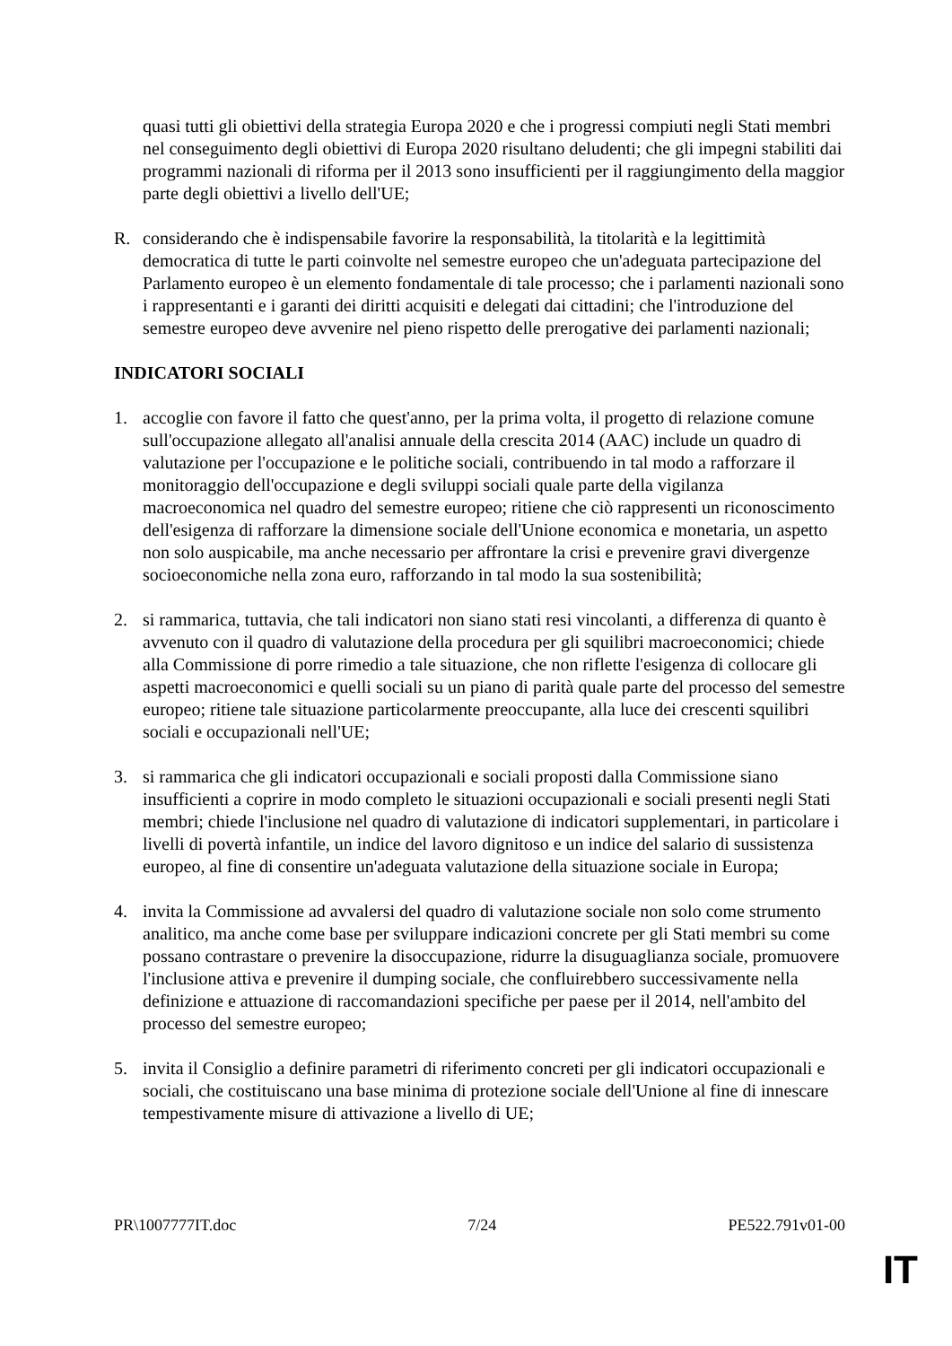quasi tutti gli obiettivi della strategia Europa 2020 e che i progressi compiuti negli Stati membri nel conseguimento degli obiettivi di Europa 2020 risultano deludenti; che gli impegni stabiliti dai programmi nazionali di riforma per il 2013 sono insufficienti per il raggiungimento della maggior parte degli obiettivi a livello dell'UE;
R. considerando che è indispensabile favorire la responsabilità, la titolarità e la legittimità democratica di tutte le parti coinvolte nel semestre europeo che un'adeguata partecipazione del Parlamento europeo è un elemento fondamentale di tale processo; che i parlamenti nazionali sono i rappresentanti e i garanti dei diritti acquisiti e delegati dai cittadini; che l'introduzione del semestre europeo deve avvenire nel pieno rispetto delle prerogative dei parlamenti nazionali;
INDICATORI SOCIALI
1. accoglie con favore il fatto che quest'anno, per la prima volta, il progetto di relazione comune sull'occupazione allegato all'analisi annuale della crescita 2014 (AAC) include un quadro di valutazione per l'occupazione e le politiche sociali, contribuendo in tal modo a rafforzare il monitoraggio dell'occupazione e degli sviluppi sociali quale parte della vigilanza macroeconomica nel quadro del semestre europeo; ritiene che ciò rappresenti un riconoscimento dell'esigenza di rafforzare la dimensione sociale dell'Unione economica e monetaria, un aspetto non solo auspicabile, ma anche necessario per affrontare la crisi e prevenire gravi divergenze socioeconomiche nella zona euro, rafforzando in tal modo la sua sostenibilità;
2. si rammarica, tuttavia, che tali indicatori non siano stati resi vincolanti, a differenza di quanto è avvenuto con il quadro di valutazione della procedura per gli squilibri macroeconomici; chiede alla Commissione di porre rimedio a tale situazione, che non riflette l'esigenza di collocare gli aspetti macroeconomici e quelli sociali su un piano di parità quale parte del processo del semestre europeo; ritiene tale situazione particolarmente preoccupante, alla luce dei crescenti squilibri sociali e occupazionali nell'UE;
3. si rammarica che gli indicatori occupazionali e sociali proposti dalla Commissione siano insufficienti a coprire in modo completo le situazioni occupazionali e sociali presenti negli Stati membri; chiede l'inclusione nel quadro di valutazione di indicatori supplementari, in particolare i livelli di povertà infantile, un indice del lavoro dignitoso e un indice del salario di sussistenza europeo, al fine di consentire un'adeguata valutazione della situazione sociale in Europa;
4. invita la Commissione ad avvalersi del quadro di valutazione sociale non solo come strumento analitico, ma anche come base per sviluppare indicazioni concrete per gli Stati membri su come possano contrastare o prevenire la disoccupazione, ridurre la disuguaglianza sociale, promuovere l'inclusione attiva e prevenire il dumping sociale, che confluirebbero successivamente nella definizione e attuazione di raccomandazioni specifiche per paese per il 2014, nell'ambito del processo del semestre europeo;
5. invita il Consiglio a definire parametri di riferimento concreti per gli indicatori occupazionali e sociali, che costituiscano una base minima di protezione sociale dell'Unione al fine di innescare tempestivamente misure di attivazione a livello di UE;
PR\1007777IT.doc 7/24 PE522.791v01-00
IT